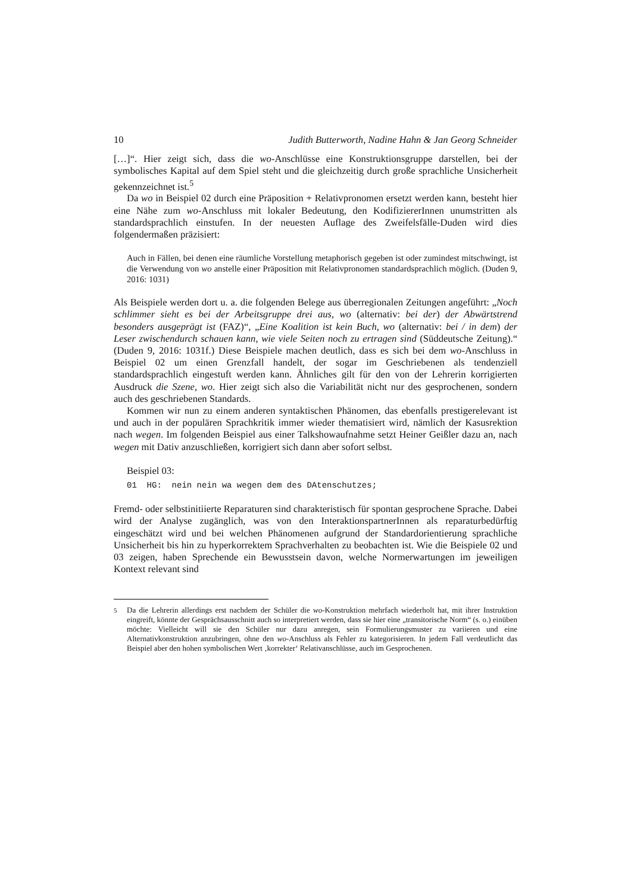10 Judith Butterworth, Nadine Hahn & Jan Georg Schneider
[…]“. Hier zeigt sich, dass die wo-Anschlüsse eine Konstruktionsgruppe darstellen, bei der symbolisches Kapital auf dem Spiel steht und die gleichzeitig durch große sprachliche Unsicherheit gekennzeichnet ist.<sup>5</sup>
Da wo in Beispiel 02 durch eine Präposition + Relativpronomen ersetzt werden kann, besteht hier eine Nähe zum wo-Anschluss mit lokaler Bedeutung, den KodifiziererInnen unumstritten als standardsprachlich einstufen. In der neuesten Auflage des Zweifelsfälle-Duden wird dies folgendermaßen präzisiert:
Auch in Fällen, bei denen eine räumliche Vorstellung metaphorisch gegeben ist oder zumindest mitschwingt, ist die Verwendung von wo anstelle einer Präposition mit Relativpronomen standardsprachlich möglich. (Duden 9, 2016: 1031)
Als Beispiele werden dort u. a. die folgenden Belege aus überregionalen Zeitungen angeführt: „Noch schlimmer sieht es bei der Arbeitsgruppe drei aus, wo (alternativ: bei der) der Abwärtstrend besonders ausgeprägt ist (FAZ)“, „Eine Koalition ist kein Buch, wo (alternativ: bei / in dem) der Leser zwischendurch schauen kann, wie viele Seiten noch zu ertragen sind (Süddeutsche Zeitung).“ (Duden 9, 2016: 1031f.) Diese Beispiele machen deutlich, dass es sich bei dem wo-Anschluss in Beispiel 02 um einen Grenzfall handelt, der sogar im Geschriebenen als tendenziell standardsprachlich eingestuft werden kann. Ähnliches gilt für den von der Lehrerin korrigierten Ausdruck die Szene, wo. Hier zeigt sich also die Variabilität nicht nur des gesprochenen, sondern auch des geschriebenen Standards.
Kommen wir nun zu einem anderen syntaktischen Phänomen, das ebenfalls prestigerelevant ist und auch in der populären Sprachkritik immer wieder thematisiert wird, nämlich der Kasusrektion nach wegen. Im folgenden Beispiel aus einer Talkshowaufnahme setzt Heiner Geißler dazu an, nach wegen mit Dativ anzuschließen, korrigiert sich dann aber sofort selbst.
Beispiel 03:
01 HG: nein nein wa wegen dem des DAtenschutzes;
Fremd- oder selbstinitiierte Reparaturen sind charakteristisch für spontan gesprochene Sprache. Dabei wird der Analyse zugänglich, was von den InteraktionspartnerInnen als reparaturbedürftig eingeschätzt wird und bei welchen Phänomenen aufgrund der Standardorientierung sprachliche Unsicherheit bis hin zu hyperkorrektem Sprachverhalten zu beobachten ist. Wie die Beispiele 02 und 03 zeigen, haben Sprechende ein Bewusstsein davon, welche Normerwartungen im jeweiligen Kontext relevant sind
<sup>5</sup> Da die Lehrerin allerdings erst nachdem der Schüler die wo-Konstruktion mehrfach wiederholt hat, mit ihrer Instruktion eingreift, könnte der Gesprächsausschnitt auch so interpretiert werden, dass sie hier eine „transitorische Norm“ (s. o.) einüben möchte: Vielleicht will sie den Schüler nur dazu anregen, sein Formulierungsmuster zu variieren und eine Alternativkonstruktion anzubringen, ohne den wo-Anschluss als Fehler zu kategorisieren. In jedem Fall verdeutlicht das Beispiel aber den hohen symbolischen Wert ‚korrekter‘ Relativanschlüsse, auch im Gesprochenen.